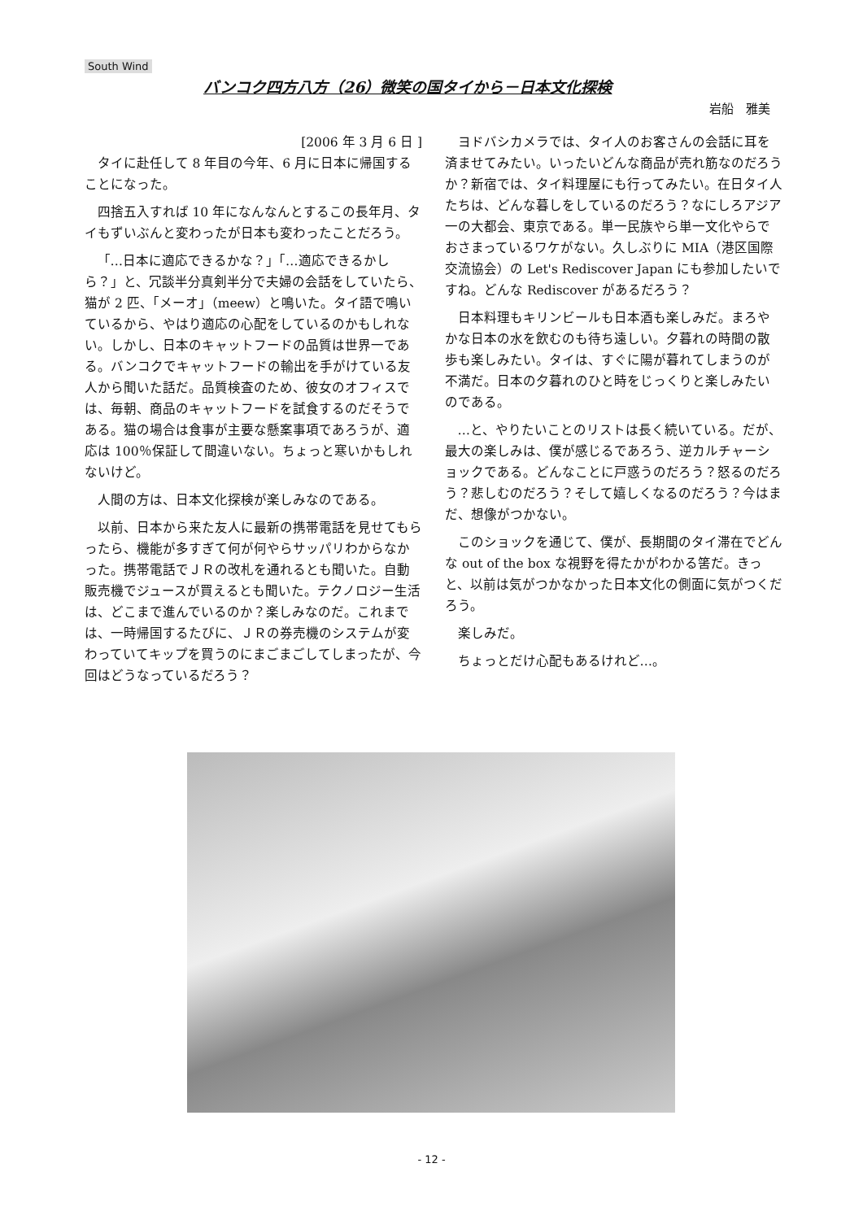South Wind
バンコク四方八方（26）微笑の国タイから－日本文化探検
岩船　雅美
[2006 年 3 月 6 日 ]
タイに赴任して 8 年目の今年、6 月に日本に帰国することになった。
四捨五入すれば 10 年になんなんとするこの長年月、タイもずいぶんと変わったが日本も変わったことだろう。
「…日本に適応できるかな？」「…適応できるかしら？」と、冗談半分真剣半分で夫婦の会話をしていたら、猫が 2 匹、「メーオ」（meew）と鳴いた。タイ語で鳴いているから、やはり適応の心配をしているのかもしれない。しかし、日本のキャットフードの品質は世界一である。バンコクでキャットフードの輸出を手がけている友人から聞いた話だ。品質検査のため、彼女のオフィスでは、毎朝、商品のキャットフードを試食するのだそうである。猫の場合は食事が主要な懸案事項であろうが、適応は 100％保証して間違いない。ちょっと寒いかもしれないけど。
人間の方は、日本文化探検が楽しみなのである。
以前、日本から来た友人に最新の携帯電話を見せてもらったら、機能が多すぎて何が何やらサッパリわからなかった。携帯電話でＪＲの改札を通れるとも聞いた。自動販売機でジュースが買えるとも聞いた。テクノロジー生活は、どこまで進んでいるのか？楽しみなのだ。これまでは、一時帰国するたびに、ＪＲの券売機のシステムが変わっていてキップを買うのにまごまごしてしまったが、今回はどうなっているだろう？
ヨドバシカメラでは、タイ人のお客さんの会話に耳を済ませてみたい。いったいどんな商品が売れ筋なのだろうか？新宿では、タイ料理屋にも行ってみたい。在日タイ人たちは、どんな暮しをしているのだろう？なにしろアジア一の大都会、東京である。単一民族やら単一文化やらでおさまっているワケがない。久しぶりに MIA（港区国際交流協会）の Let's Rediscover Japan にも参加したいですね。どんな Rediscover があるだろう？
日本料理もキリンビールも日本酒も楽しみだ。まろやかな日本の水を飲むのも待ち遠しい。夕暮れの時間の散歩も楽しみたい。タイは、すぐに陽が暮れてしまうのが不満だ。日本の夕暮れのひと時をじっくりと楽しみたいのである。
…と、やりたいことのリストは長く続いている。だが、最大の楽しみは、僕が感じるであろう、逆カルチャーショックである。どんなことに戸惑うのだろう？怒るのだろう？悲しむのだろう？そして嬉しくなるのだろう？今はまだ、想像がつかない。
このショックを通じて、僕が、長期間のタイ滞在でどんな out of the box な視野を得たかがわかる筈だ。きっと、以前は気がつかなかった日本文化の側面に気がつくだろう。
楽しみだ。
ちょっとだけ心配もあるけれど…。
- 12 -